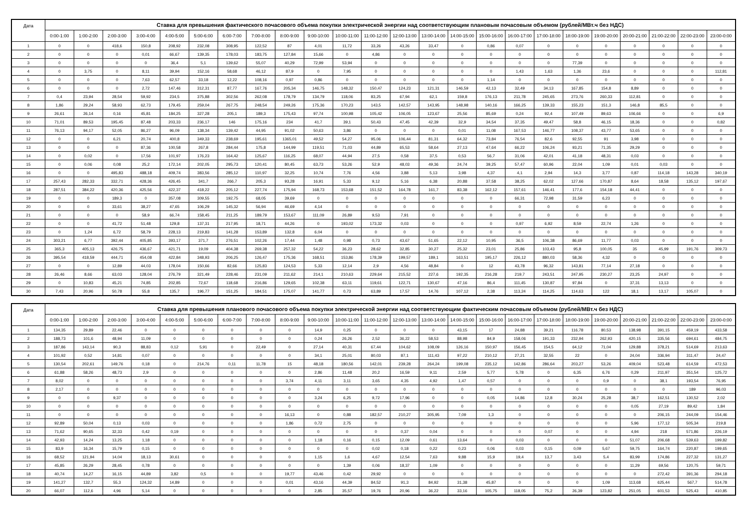| Дата | Ставка для превышения фактического почасового объема покупки электрической энергии над соответствующим плановым почасовым объемом (рублей/МВт.ч без НДС) | | | | | | | | | | | | | | | | | | | | | | | |
| --- | --- | --- | --- | --- | --- | --- | --- | --- | --- | --- | --- | --- | --- | --- | --- | --- | --- | --- | --- | --- | --- | --- | --- | --- |
| | 0:00-1:00 | 1:00-2:00 | 2:00-3:00 | 3:00-4:00 | 4:00-5:00 | 5:00-6:00 | 6:00-7:00 | 7:00-8:00 | 8:00-9:00 | 9:00-10:00 | 10:00-11:00 | 11:00-12:00 | 12:00-13:00 | 13:00-14:00 | 14:00-15:00 | 15:00-16:00 | 16:00-17:00 | 17:00-18:00 | 18:00-19:00 | 19:00-20:00 | 20:00-21:00 | 21:00-22:00 | 22:00-23:00 | 23:00-0:00 |
| 1 | 0 | 0 | 418,6 | 150,8 | 208,92 | 232,08 | 308,95 | 122,52 | 87 | 4,01 | 11,72 | 33,26 | 43,26 | 33,47 | 0 | 0,86 | 0,07 | 0 | 0 | 0 | 0 | 0 | 0 | 0 |
| 2 | 0 | 0 | 0 | 0,01 | 66,67 | 139,35 | 178,03 | 183,75 | 127,84 | 15,66 | 0 | 4,86 | 0 | 0 | 0 | 0 | 0 | 0 | 0 | 0 | 0 | 0 | 0 | 0 |
| 3 | 0 | 0 | 0 | 0 | 36,4 | 5,1 | 139,62 | 55,07 | 40,29 | 72,99 | 53,94 | 0 | 0 | 0 | 0 | 0 | 0 | 0 | 77,39 | 0 | 0 | 0 | 0 | 0 |
| 4 | 0 | 3,75 | 0 | 8,11 | 39,94 | 152,16 | 58,68 | 46,12 | 87,9 | 0 | 7,95 | 0 | 0 | 0 | 0 | 0 | 1,43 | 1,63 | 1,36 | 23,6 | 0 | 0 | 0 | 112,81 |
| 5 | 0 | 0 | 0 | 7,63 | 62,57 | 33,18 | 12,22 | 108,16 | 0,97 | 0,86 | 0 | 0 | 0 | 0 | 0 | 1,14 | 0 | 0 | 0 | 0 | 0 | 0 | 0 | 0 |
| 6 | 0 | 0 | 0 | 2,72 | 147,46 | 312,31 | 87,77 | 167,76 | 205,34 | 146,75 | 148,32 | 150,47 | 124,23 | 121,31 | 146,59 | 42,13 | 32,49 | 34,13 | 167,85 | 154,8 | 8,89 | 0 | 0 | 0 |
| 7 | 0,4 | 23,94 | 28,54 | 59,92 | 234,5 | 375,88 | 302,56 | 262,08 | 178,79 | 134,79 | 118,06 | 83,25 | 67,94 | 62,1 | 159,8 | 176,13 | 211,78 | 245,65 | 273,76 | 260,33 | 112,81 | 0 | 0 | 0 |
| 8 | 1,86 | 29,24 | 58,93 | 62,73 | 179,45 | 259,04 | 267,75 | 248,54 | 249,26 | 175,36 | 170,23 | 143,5 | 142,57 | 143,95 | 148,98 | 140,16 | 166,25 | 139,33 | 155,23 | 151,3 | 146,8 | 85,5 | 0 | 0 |
| 9 | 26,61 | 26,14 | 0,16 | 45,81 | 184,25 | 327,28 | 205,1 | 189,3 | 175,43 | 97,74 | 100,98 | 105,42 | 106,05 | 123,67 | 25,56 | 85,69 | 0,24 | 92,4 | 107,49 | 89,63 | 106,66 | 0 | 0 | 6,9 |
| 10 | 71,01 | 89,53 | 195,45 | 87,48 | 203,33 | 236,17 | 146 | 175,16 | 234 | 41,7 | 39,1 | 50,43 | 47,45 | 42,39 | 32,9 | 34,54 | 37,35 | 49,47 | 58,8 | 46,15 | 18,36 | 0 | 0 | 0,82 |
| 11 | 76,13 | 94,17 | 52,05 | 86,27 | 96,09 | 138,34 | 139,42 | 44,95 | 91,02 | 50,63 | 3,86 | 0 | 0 | 0 | 0,01 | 11,08 | 167,53 | 146,77 | 108,37 | 43,77 | 53,65 | 0 | 0 | 0 |
| 12 | 0 | 0 | 6,21 | 20,74 | 400,8 | 349,33 | 238,69 | 195,61 | 1365,01 | 49,52 | 54,27 | 95,06 | 106,44 | 81,31 | 64,32 | 73,84 | 76,54 | 82,6 | 92,55 | 91 | 3,98 | 0 | 0 | 0 |
| 13 | 0 | 0 | 0 | 87,36 | 100,58 | 267,8 | 284,44 | 175,8 | 144,99 | 119,51 | 71,03 | 44,89 | 65,53 | 58,64 | 27,13 | 47,64 | 66,22 | 106,24 | 93,21 | 71,35 | 29,29 | 0 | 0 | 0 |
| 14 | 0 | 0,02 | 0 | 17,56 | 101,97 | 176,23 | 164,42 | 125,67 | 116,25 | 68,07 | 44,94 | 27,5 | 0,58 | 37,5 | 0,53 | 56,7 | 31,06 | 42,01 | 41,18 | 48,31 | 0,03 | 0 | 0 | 0 |
| 15 | 0 | 0,06 | 0,08 | 25,2 | 172,14 | 202,05 | 295,73 | 120,41 | 80,45 | 63,73 | 53,26 | 52,9 | 48,03 | 49,36 | 24,74 | 39,25 | 57,47 | 60,96 | 22,04 | 1,09 | 0,01 | 0,03 | 0 | 0 |
| 16 | 0 | 0 | 495,83 | 488,18 | 409,74 | 383,56 | 285,12 | 110,97 | 32,25 | 10,74 | 7,76 | 4,56 | 3,88 | 5,13 | 3,98 | 4,37 | 4,1 | 2,94 | 14,3 | 3,77 | 0,87 | 114,18 | 143,28 | 340,19 |
| 17 | 257,43 | 282,33 | 332,71 | 428,36 | 426,45 | 341,7 | 266,7 | 205,3 | 93,28 | 16,91 | 5,33 | 9,12 | 5,16 | 6,38 | 20,88 | 37,58 | 38,25 | 62,02 | 127,66 | 170,87 | 8,64 | 18,58 | 135,12 | 197,67 |
| 18 | 287,51 | 384,22 | 420,36 | 425,56 | 422,37 | 418,22 | 205,12 | 227,74 | 175,94 | 168,73 | 153,68 | 151,52 | 164,78 | 161,7 | 83,38 | 162,12 | 157,61 | 146,41 | 177,6 | 154,18 | 44,41 | 0 | 0 | 0 |
| 19 | 0 | 0 | 189,3 | 0 | 357,08 | 309,55 | 192,75 | 68,05 | 39,69 | 0 | 0 | 0 | 0 | 0 | 0 | 0 | 66,31 | 72,98 | 31,59 | 6,23 | 0 | 0 | 0 | 0 |
| 20 | 0 | 0 | 33,61 | 38,27 | 47,65 | 106,29 | 145,32 | 56,94 | 46,69 | 4,14 | 0 | 0 | 0 | 0 | 0 | 0 | 0 | 0 | 0 | 0 | 0 | 0 | 0 | 0 |
| 21 | 0 | 0 | 0 | 58,9 | 66,74 | 158,45 | 211,25 | 189,79 | 153,67 | 111,09 | 26,89 | 9,53 | 7,91 | 0 | 0 | 0 | 0 | 0 | 0 | 0 | 0 | 0 | 0 | 0 |
| 22 | 0 | 0 | 41,72 | 51,48 | 129,8 | 137,31 | 217,95 | 18,71 | 44,26 | 0 | 193,02 | 173,32 | 0,03 | 0 | 0 | 0 | 0,97 | 6,92 | 8,59 | 22,74 | 1,26 | 0 | 0 | 0 |
| 23 | 0 | 1,24 | 6,72 | 58,79 | 228,13 | 219,83 | 141,28 | 153,89 | 132,8 | 6,04 | 0 | 0 | 0 | 0 | 0 | 0 | 0 | 0 | 0 | 0 | 0 | 0 | 0 | 0 |
| 24 | 303,21 | 6,77 | 392,44 | 405,85 | 393,17 | 371,7 | 276,51 | 102,26 | 17,44 | 1,48 | 0,98 | 0,73 | 43,67 | 51,65 | 22,12 | 10,95 | 36,5 | 106,38 | 86,69 | 11,77 | 0,03 | 0 | 0 | 0 |
| 25 | 365,3 | 405,13 | 426,75 | 436,67 | 421,71 | 19,09 | 404,38 | 269,38 | 257,32 | 54,22 | 36,23 | 28,62 | 32,85 | 30,27 | 25,32 | 23,01 | 25,86 | 103,43 | 95,8 | 100,05 | 35 | 45,99 | 191,76 | 309,73 |
| 26 | 395,54 | 418,59 | 444,71 | 454,08 | 422,84 | 348,93 | 206,25 | 126,47 | 175,36 | 168,51 | 153,86 | 178,39 | 199,57 | 189,1 | 163,51 | 195,17 | 226,12 | 880,03 | 58,36 | 4,32 | 0 | 0 | 0 | 0 |
| 27 | 0 | 0 | 12,89 | 44,03 | 178,04 | 150,66 | 82,66 | 125,83 | 124,53 | 5,33 | 12,14 | 2,9 | 4,56 | 48,84 | 0 | 12 | 43,78 | 96,32 | 143,81 | 77,14 | 27,18 | 0 | 0 | 0 |
| 28 | 26,46 | 8,66 | 63,03 | 128,04 | 276,79 | 321,49 | 228,46 | 231,09 | 211,62 | 214,1 | 210,63 | 229,64 | 215,52 | 227,6 | 192,35 | 216,28 | 219,7 | 243,51 | 247,95 | 230,27 | 23,25 | 24,97 | 0 | 0 |
| 29 | 0 | 10,83 | 45,21 | 74,85 | 202,85 | 72,67 | 118,68 | 216,86 | 129,65 | 102,38 | 63,11 | 119,61 | 122,71 | 130,67 | 47,16 | 86,4 | 111,45 | 130,87 | 97,84 | 0 | 37,31 | 13,13 | 0 | 0 |
| 30 | 7,43 | 20,96 | 50,78 | 55,8 | 135,7 | 196,77 | 151,25 | 184,51 | 175,07 | 141,77 | 0,73 | 63,89 | 17,57 | 14,76 | 107,12 | 2,38 | 113,24 | 114,25 | 114,63 | 122 | 18,1 | 13,17 | 105,07 | 0 |
| Дата | Ставка для превышения планового почасового объема покупки электрической энергии над соответствующим фактическим почасовым объемом (рублей/МВт.ч без НДС) | | | | | | | | | | | | | | | | | | | | | | | |
| --- | --- | --- | --- | --- | --- | --- | --- | --- | --- | --- | --- | --- | --- | --- | --- | --- | --- | --- | --- | --- | --- | --- | --- | --- |
| | 0:00-1:00 | 1:00-2:00 | 2:00-3:00 | 3:00-4:00 | 4:00-5:00 | 5:00-6:00 | 6:00-7:00 | 7:00-8:00 | 8:00-9:00 | 9:00-10:00 | 10:00-11:00 | 11:00-12:00 | 12:00-13:00 | 13:00-14:00 | 14:00-15:00 | 15:00-16:00 | 16:00-17:00 | 17:00-18:00 | 18:00-19:00 | 19:00-20:00 | 20:00-21:00 | 21:00-22:00 | 22:00-23:00 | 23:00-0:00 |
| 1 | 134,35 | 29,89 | 22,46 | 0 | 0 | 0 | 0 | 0 | 0 | 14,9 | 0,25 | 0 | 0 | 0 | 43,15 | 17 | 24,88 | 39,21 | 116,78 | 80,53 | 138,98 | 391,15 | 459,19 | 433,58 |
| 2 | 188,73 | 101,6 | 48,94 | 11,09 | 0 | 0 | 0 | 0 | 0 | 0,24 | 26,26 | 2,52 | 36,22 | 58,53 | 88,98 | 84,9 | 158,06 | 191,33 | 232,94 | 262,93 | 420,15 | 335,56 | 694,61 | 484,75 |
| 3 | 187,86 | 143,14 | 90,3 | 88,83 | 0,12 | 5,91 | 0 | 22,49 | 0 | 27,14 | 40,31 | 67,44 | 104,62 | 108,09 | 126,16 | 150,97 | 156,45 | 154,5 | 64,12 | 71,04 | 129,88 | 378,21 | 514,69 | 213,63 |
| 4 | 101,92 | 0,52 | 14,81 | 0,07 | 0 | 0 | 0 | 0 | 0 | 34,1 | 25,01 | 80,03 | 87,1 | 111,43 | 97,22 | 210,12 | 27,21 | 32,55 | 22 | 0 | 24,04 | 336,94 | 311,47 | 24,47 |
| 5 | 130,54 | 202,61 | 149,76 | 0,18 | 0 | 214,76 | 0,11 | 11,78 | 15 | 48,18 | 180,56 | 142,01 | 239,28 | 264,24 | 199,08 | 235,12 | 142,86 | 286,64 | 203,27 | 53,26 | 409,04 | 523,48 | 614,59 | 472,53 |
| 6 | 61,88 | 58,26 | 48,73 | 2,9 | 0 | 0 | 0 | 0 | 0 | 2,86 | 11,48 | 20,2 | 16,59 | 9,11 | 2,59 | 5,77 | 5,78 | 0 | 6,35 | 6,76 | 0,29 | 211,97 | 351,54 | 125,72 |
| 7 | 8,02 | 0 | 0 | 0 | 0 | 0 | 0 | 0 | 3,74 | 4,11 | 3,11 | 3,65 | 4,35 | 4,92 | 1,47 | 0,57 | 0 | 0 | 0 | 0,9 | 0 | 38,1 | 193,54 | 76,95 |
| 8 | 2,17 | 0 | 0 | 0 | 0 | 0 | 0 | 0 | 0 | 0 | 0 | 0 | 0 | 0 | 0 | 0 | 0 | 0 | 0 | 0 | 0 | 0 | 189 | 96,03 |
| 9 | 0 | 0 | 9,37 | 0 | 0 | 0 | 0 | 0 | 0 | 3,24 | 6,25 | 9,72 | 17,96 | 0 | 0 | 0,05 | 14,86 | 12,8 | 30,24 | 25,28 | 38,7 | 162,51 | 130,52 | 2,02 |
| 10 | 0 | 0 | 0 | 0 | 0 | 0 | 0 | 0 | 0 | 0 | 0 | 0 | 0 | 0 | 0 | 0 | 0 | 0 | 0 | 0 | 0,05 | 27,19 | 89,42 | 1,84 |
| 11 | 0 | 0 | 0 | 0 | 0 | 0 | 0 | 0 | 16,13 | 0 | 0,88 | 182,57 | 210,27 | 305,95 | 7,09 | 1,3 | 0 | 0 | 0 | 0 | 0 | 206,15 | 244,09 | 154,46 |
| 12 | 92,89 | 50,04 | 0,13 | 0,03 | 0 | 0 | 0 | 0 | 1,86 | 0,72 | 2,75 | 0 | 0 | 0 | 0 | 0 | 0 | 0 | 0 | 0 | 5,96 | 177,12 | 505,34 | 219,8 |
| 13 | 71,62 | 90,65 | 32,33 | 0,42 | 0,19 | 0 | 0 | 0 | 0 | 0 | 0 | 0 | 0,37 | 0,04 | 0 | 0 | 0 | 0,07 | 0 | 0 | 4,94 | 218 | 571,86 | 226,19 |
| 14 | 42,93 | 14,24 | 13,25 | 1,18 | 0 | 0 | 0 | 0 | 0 | 1,18 | 0,16 | 0,15 | 12,09 | 0,61 | 13,64 | 0 | 0,03 | 0 | 0 | 0 | 51,07 | 206,68 | 539,63 | 199,82 |
| 15 | 83,9 | 16,34 | 15,79 | 0,15 | 0 | 0 | 0 | 0 | 0 | 0 | 0 | 0,02 | 0,18 | 0,22 | 0,23 | 0,06 | 0,03 | 0,15 | 0,09 | 5,67 | 59,75 | 164,74 | 220,87 | 199,65 |
| 16 | 68,52 | 121,94 | 14,04 | 18,13 | 30,61 | 0 | 0 | 0 | 0 | 1,15 | 1,6 | 4,67 | 12,54 | 7,63 | 9,88 | 15,9 | 19,4 | 13,7 | 3,43 | 5,4 | 83,99 | 174,86 | 227,32 | 131,27 |
| 17 | 45,85 | 26,29 | 28,45 | 0,78 | 0 | 0 | 0 | 0 | 0 | 0 | 1,39 | 0,06 | 18,37 | 1,09 | 0 | 0 | 0 | 0 | 0 | 0 | 11,29 | 69,56 | 120,75 | 59,71 |
| 18 | 40,74 | 14,27 | 16,15 | 44,89 | 3,82 | 0,5 | 0 | 0 | 19,77 | 43,46 | 0,42 | 29,92 | 0 | 0 | 0 | 0 | 0 | 0 | 0 | 0 | 0 | 272,42 | 391,36 | 294,18 |
| 19 | 141,27 | 132,7 | 55,3 | 124,32 | 14,89 | 0 | 0 | 0 | 0,01 | 43,16 | 44,39 | 84,52 | 91,3 | 84,92 | 31,38 | 45,87 | 0 | 0 | 0 | 1,09 | 113,68 | 625,44 | 567,7 | 514,78 |
| 20 | 66,07 | 112,6 | 4,96 | 5,14 | 0 | 0 | 0 | 0 | 0 | 2,85 | 35,57 | 19,76 | 20,96 | 36,22 | 33,16 | 105,75 | 118,05 | 75,2 | 26,39 | 123,82 | 251,05 | 601,53 | 525,43 | 410,85 |